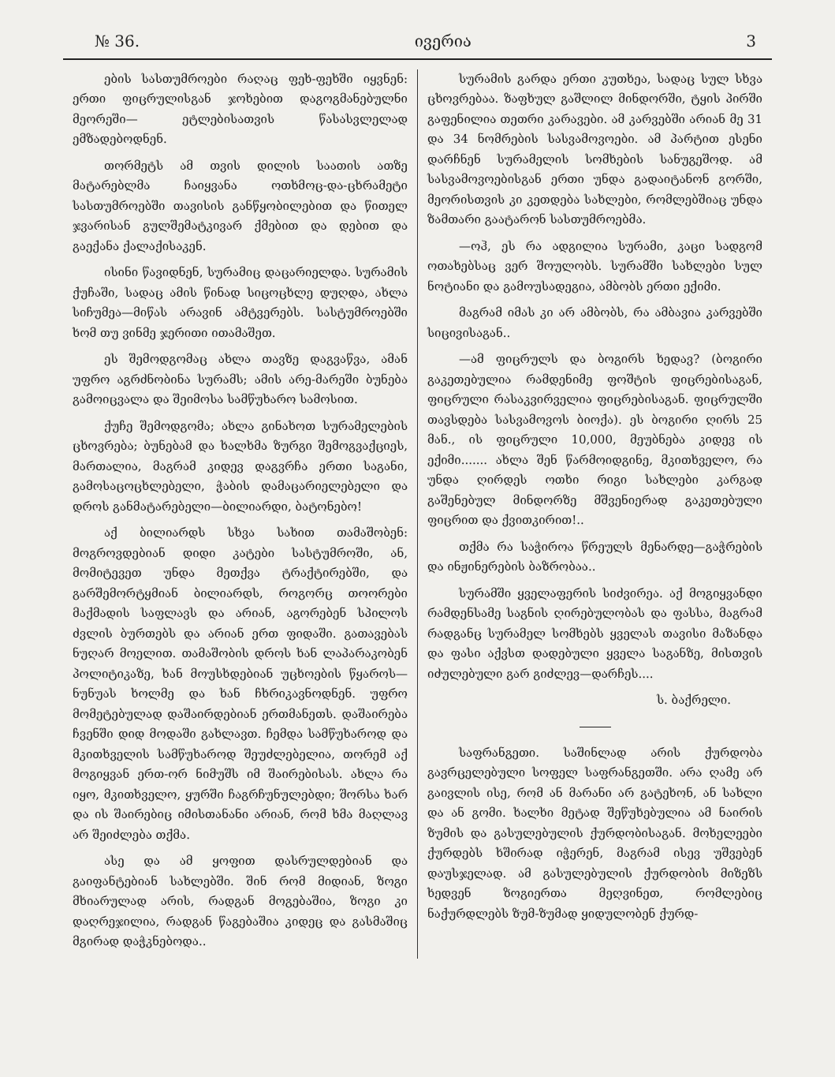№ 36. ივერია 3
ების სასთუმროები რაღაც ფეხ-ფეხში იყვნენ: ერთი ფიცრულისგან ჯოხებით დაგოგმანებულნი მეორეში— ეტლებისათვის წასასვლელად ემზადებოდნენ.
თორმეტს ამ თვის დილის საათის ათზე მატარებლმა ჩაიყვანა ოთხმოც-და-ცხრამეტი სასთუმროებში თავისის განწყობილებით და წითელ ჯვარისან გულშემატკივარ ქმებით და დებით და გაექანა ქალაქისაკენ.
ისინი წავიდნენ, სურამიც დაცარიელდა. სურამის ქუჩაში, სადაც ამის წინად სიცოცხლე დუღდა, ახლა სიჩუმეა—მიწას არავინ ამტვერებს. სასტუმროებში ხომ თუ ვინმე ჯერითი ითამაშეთ.
ეს შემოდგომაც ახლა თავზე დაგვაწვა, ამან უფრო აგრძნობინა სურამს; ამის არე-მარეში ბუნება გამოიცვალა და შეიმოსა სამწუხარო სამოსით.
ქუჩე შემოდგომა; ახლა გინახოთ სურამელების ცხოვრება; ბუნებამ და ხალხმა ზურგი შემოგვაქციეს, მართალია, მაგრამ კიდევ დაგვრჩა ერთი საგანი, გამოსაცოცხლებელი, ჭაბის დამაცარიელებელი და დროს განმატარებელი—ბილიარდი, ბატონებო!
აქ ბილიარდს სხვა სახით თამაშობენ: მოგროვდებიან დიდი კატები სასტუმროში, ან, მომიტევეთ უნდა მეთქვა ტრაქტირებში, და გარშემორტყმიან ბილიარდს, როგორც თოორები მაქმადის საფლავს და არიან, აგორებენ სპილოს ძვლის ბურთებს და არიან ერთ ფიდაში. გათავებას ნუღარ მოელით. თამაშობის დროს ხან ლაპარაკობენ პოლიტიკაზე, ხან მოუსხდებიან უცხოების წყაროს—ნუნუას ხოლმე და ხან ჩხრიკავნოდნენ. უფრო მომეტებულად დაშაირდებიან ერთმანეთს. დაშაირება ჩვენში დიდ მოდაში გახლავთ. ჩემდა სამწუხაროდ და მკითხველის სამწუხაროდ შეუძლებელია, თორემ აქ მოგიყვან ერთ-ორ ნიმუშს იმ შაირებისას. ახლა რა იყო, მკითხველო, ყურში ჩაგრჩუნულებდი; შორსა ხარ და ის შაირებიც იმისთანანი არიან, რომ ხმა მაღლავ არ შეიძლება თქმა.
ასე და ამ ყოფით დასრულდებიან და გაიფანტებიან სახლებში. შინ რომ მიდიან, ზოგი მხიარულად არის, რადგან მოგებაშია, ზოგი კი დაღრეჯილია, რადგან წაგებაშია კიდეც და გასმაშიც მგირად დაჭკნებოდა..
სურამის გარდა ერთი კუთხეა, სადაც სულ სხვა ცხოვრებაა. ზაფხულ გაშლილ მინდორში, ტყის პირში გაფენილია თეთრი კარავები. ამ კარვებში არიან მე 31 და 34 ნომრების სასვამოვოები. ამ პარტით ესენი დარჩნენ სურამელის სომხების სანუგეშოდ. ამ სასვამოვოებისგან ერთი უნდა გადაიტანონ გორში, მეორისთვის კი კეთდება სახლები, რომლებშიაც უნდა ზამთარი გაატარონ სასთუმროებმა.
—ოჰ, ეს რა ადგილია სურამი, კაცი სადგომ ოთახებსაც ვერ შოულობს. სურამში სახლები სულ ნოტიანი და გამოუსადეგია, ამბობს ერთი ექიმი.
მაგრამ იმას კი არ ამბობს, რა ამბავია კარვებში სიცივისაგან..
—ამ ფიცრულს და ბოგირს ხედავ? (ბოგირი გაკეთებულია რამდენიმე ფოშტის ფიცრებისაგან, ფიცრული რასაკვირველია ფიცრებისაგან. ფიცრულში თავსდება სასვამოვოს ბიოქა). ეს ბოგირი ღირს 25 მან., ის ფიცრული 10,000, მეუბნება კიდევ ის ექიმი....... ახლა შენ წარმოიდგინე, მკითხველო, რა უნდა ღირდეს ოთხი რიგი სახლები კარგად გაშენებულ მინდორზე მშვენიერად გაკეთებული ფიცრით და ქვითკირით!..
თქმა რა საჭიროა წრეულს მენარდე—გაჭრების და ინჟინერების ბაზრობაა..
სურამში ყველაფერის სიძვირეა. აქ მოგიყვანდი რამდენსამე საგნის ღირებულობას და ფასსა, მაგრამ რადგანც სურამელ სომხებს ყველას თავისი მაზანდა და ფასი აქვსთ დადებული ყველა საგანზე, მისთვის იძულებული გარ გიძლევ—დარჩეს....
ს. ბაქრელი.
საფრანგეთი. საშინლად არის ქურდობა გავრცელებული სოფელ საფრანგეთში. არა ღამე არ გაივლის ისე, რომ ან მარანი არ გატეხონ, ან სახლი და ან გომი. ხალხი მეტად შეწუხებულია ამ ნაირის ზუმის და გასულებულის ქურდობისაგან. მოხელეები ქურდებს ხშირად იჭერენ, მაგრამ ისევ უშვებენ დაუსჯელად. ამ გასულებულის ქურდობის მიზეზს ხედვენ ზოგიერთა მეღვინეთ, რომლებიც ნაქურდლებს ზუმ-ზუმად ყიდულობენ ქურდ-